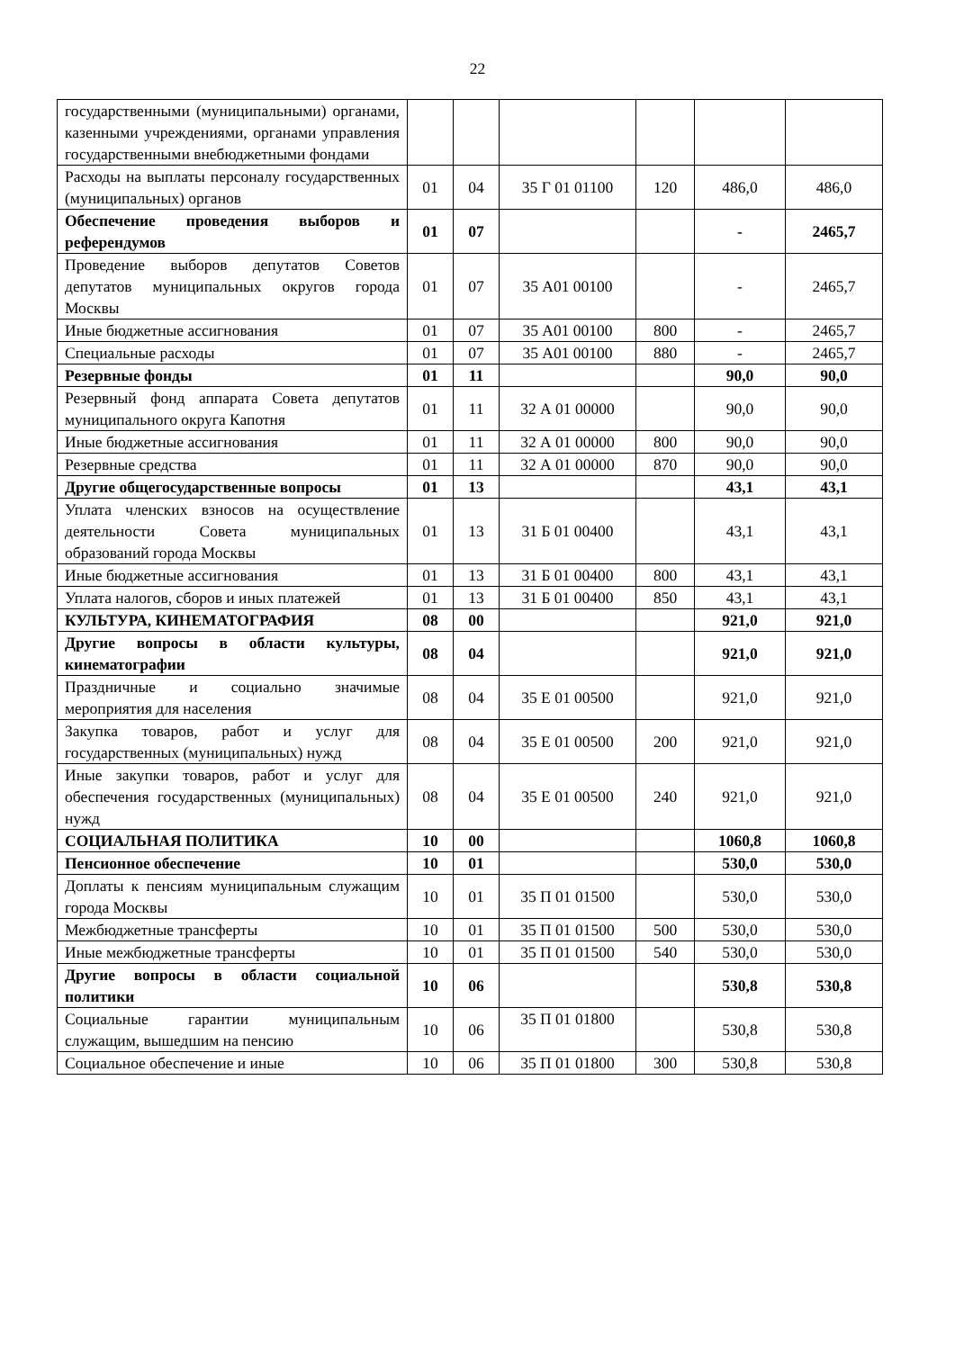22
| государственными (муниципальными) органами, казенными учреждениями, органами управления государственными внебюджетными фондами | | | | | | |
| Расходы на выплаты персоналу государственных (муниципальных) органов | 01 | 04 | 35 Г 01 01100 | 120 | 486,0 | 486,0 |
| Обеспечение проведения выборов и референдумов | 01 | 07 | | | - | 2465,7 |
| Проведение выборов депутатов Советов депутатов муниципальных округов города Москвы | 01 | 07 | 35 А01 00100 | | - | 2465,7 |
| Иные бюджетные ассигнования | 01 | 07 | 35 А01 00100 | 800 | - | 2465,7 |
| Специальные расходы | 01 | 07 | 35 А01 00100 | 880 | - | 2465,7 |
| Резервные фонды | 01 | 11 | | | 90,0 | 90,0 |
| Резервный фонд аппарата Совета депутатов муниципального округа Капотня | 01 | 11 | 32 А 01 00000 | | 90,0 | 90,0 |
| Иные бюджетные ассигнования | 01 | 11 | 32 А 01 00000 | 800 | 90,0 | 90,0 |
| Резервные средства | 01 | 11 | 32 А 01 00000 | 870 | 90,0 | 90,0 |
| Другие общегосударственные вопросы | 01 | 13 | | | 43,1 | 43,1 |
| Уплата членских взносов на осуществление деятельности Совета муниципальных образований города Москвы | 01 | 13 | 31 Б 01 00400 | | 43,1 | 43,1 |
| Иные бюджетные ассигнования | 01 | 13 | 31 Б 01 00400 | 800 | 43,1 | 43,1 |
| Уплата налогов, сборов и иных платежей | 01 | 13 | 31 Б 01 00400 | 850 | 43,1 | 43,1 |
| КУЛЬТУРА, КИНЕМАТОГРАФИЯ | 08 | 00 | | | 921,0 | 921,0 |
| Другие вопросы в области культуры, кинематографии | 08 | 04 | | | 921,0 | 921,0 |
| Праздничные и социально значимые мероприятия для населения | 08 | 04 | 35 Е 01 00500 | | 921,0 | 921,0 |
| Закупка товаров, работ и услуг для государственных (муниципальных) нужд | 08 | 04 | 35 Е 01 00500 | 200 | 921,0 | 921,0 |
| Иные закупки товаров, работ и услуг для обеспечения государственных (муниципальных) нужд | 08 | 04 | 35 Е 01 00500 | 240 | 921,0 | 921,0 |
| СОЦИАЛЬНАЯ ПОЛИТИКА | 10 | 00 | | | 1060,8 | 1060,8 |
| Пенсионное обеспечение | 10 | 01 | | | 530,0 | 530,0 |
| Доплаты к пенсиям муниципальным служащим города Москвы | 10 | 01 | 35 П 01 01500 | | 530,0 | 530,0 |
| Межбюджетные трансферты | 10 | 01 | 35 П 01 01500 | 500 | 530,0 | 530,0 |
| Иные межбюджетные трансферты | 10 | 01 | 35 П 01 01500 | 540 | 530,0 | 530,0 |
| Другие вопросы в области социальной политики | 10 | 06 | | | 530,8 | 530,8 |
| Социальные гарантии муниципальным служащим, вышедшим на пенсию | 10 | 06 | 35 П 01 01800 | | 530,8 | 530,8 |
| Социальное обеспечение и иные | 10 | 06 | 35 П 01 01800 | 300 | 530,8 | 530,8 |